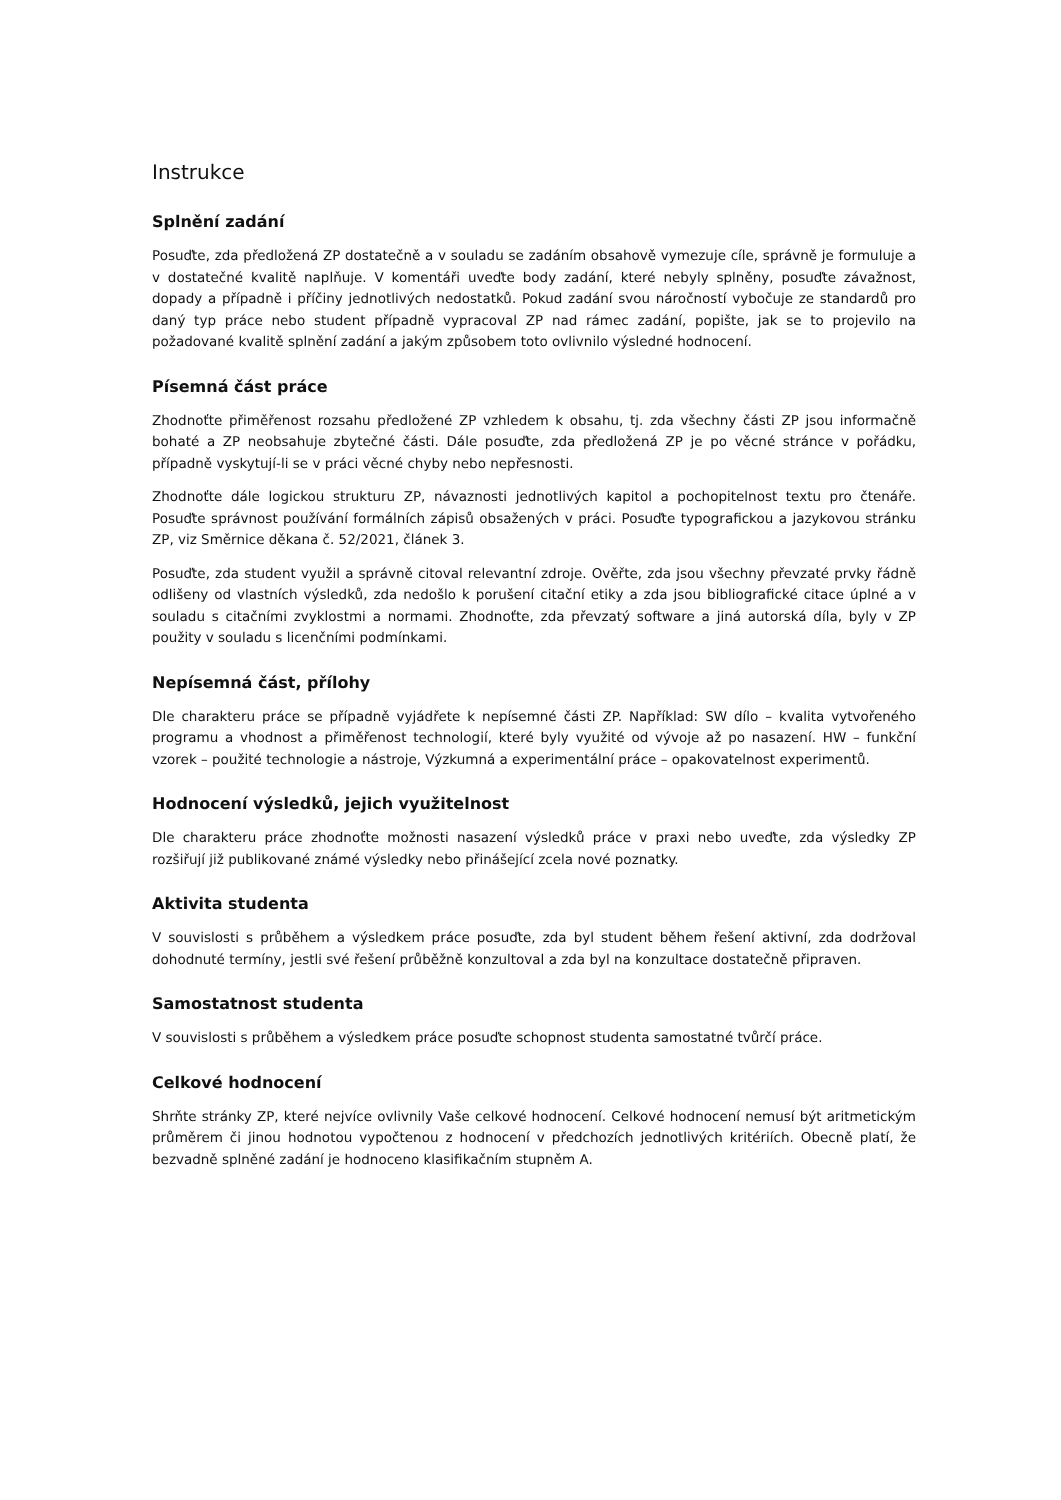Instrukce
Splnění zadání
Posuďte, zda předložená ZP dostatečně a v souladu se zadáním obsahově vymezuje cíle, správně je formuluje a v dostatečné kvalitě naplňuje. V komentáři uveďte body zadání, které nebyly splněny, posuďte závažnost, dopady a případně i příčiny jednotlivých nedostatků. Pokud zadání svou náročností vybočuje ze standardů pro daný typ práce nebo student případně vypracoval ZP nad rámec zadání, popište, jak se to projevilo na požadované kvalitě splnění zadání a jakým způsobem toto ovlivnilo výsledné hodnocení.
Písemná část práce
Zhodnoťte přiměřenost rozsahu předložené ZP vzhledem k obsahu, tj. zda všechny části ZP jsou informačně bohaté a ZP neobsahuje zbytečné části. Dále posuďte, zda předložená ZP je po věcné stránce v pořádku, případně vyskytují-li se v práci věcné chyby nebo nepřesnosti.
Zhodnoťte dále logickou strukturu ZP, návaznosti jednotlivých kapitol a pochopitelnost textu pro čtenáře. Posuďte správnost používání formálních zápisů obsažených v práci. Posuďte typografickou a jazykovou stránku ZP, viz Směrnice děkana č. 52/2021, článek 3.
Posuďte, zda student využil a správně citoval relevantní zdroje. Ověřte, zda jsou všechny převzaté prvky řádně odlišeny od vlastních výsledků, zda nedošlo k porušení citační etiky a zda jsou bibliografické citace úplné a v souladu s citačními zvyklostmi a normami. Zhodnoťte, zda převzatý software a jiná autorská díla, byly v ZP použity v souladu s licenčními podmínkami.
Nepísemná část, přílohy
Dle charakteru práce se případně vyjádřete k nepísemné části ZP. Například: SW dílo – kvalita vytvořeného programu a vhodnost a přiměřenost technologií, které byly využité od vývoje až po nasazení. HW – funkční vzorek – použité technologie a nástroje, Výzkumná a experimentální práce – opakovatelnost experimentů.
Hodnocení výsledků, jejich využitelnost
Dle charakteru práce zhodnoťte možnosti nasazení výsledků práce v praxi nebo uveďte, zda výsledky ZP rozšiřují již publikované známé výsledky nebo přinášející zcela nové poznatky.
Aktivita studenta
V souvislosti s průběhem a výsledkem práce posuďte, zda byl student během řešení aktivní, zda dodržoval dohodnuté termíny, jestli své řešení průběžně konzultoval a zda byl na konzultace dostatečně připraven.
Samostatnost studenta
V souvislosti s průběhem a výsledkem práce posuďte schopnost studenta samostatné tvůrčí práce.
Celkové hodnocení
Shrňte stránky ZP, které nejvíce ovlivnily Vaše celkové hodnocení. Celkové hodnocení nemusí být aritmetickým průměrem či jinou hodnotou vypočtenou z hodnocení v předchozích jednotlivých kritériích. Obecně platí, že bezvadně splněné zadání je hodnoceno klasifikačním stupněm A.